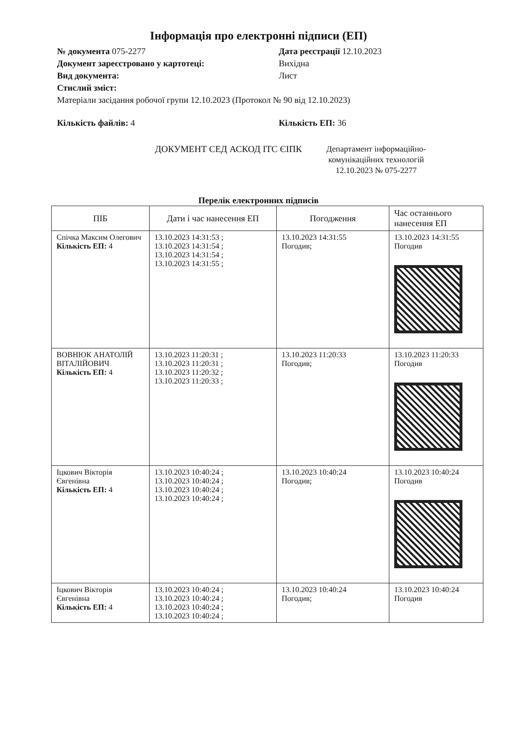Інформація про електронні підписи (ЕП)
№ документа 075-2277 Дата реєстрації 12.10.2023
Документ зареєстровано у картотеці: Вихідна
Вид документа: Лист
Стислий зміст:
Матеріали засідання робочої групи 12.10.2023 (Протокол № 90 від 12.10.2023)
Кількість файлів: 4 Кількість ЕП: 36
ДОКУМЕНТ СЕД АСКОД ІТС ЄІПК
Департамент інформаційно-
комунікаційних технологій
12.10.2023 № 075-2277
Перелік електронних підписів
| ПІБ | Дати і час нанесення ЕП | Погодження | Час останнього нанесення ЕП |
| --- | --- | --- | --- |
| Спічка Максим Олегович Кількість ЕП: 4 | 13.10.2023 14:31:53 ; 13.10.2023 14:31:54 ; 13.10.2023 14:31:54 ; 13.10.2023 14:31:55 ; | 13.10.2023 14:31:55 Погодив; | 13.10.2023 14:31:55 Погодив |
| ВОВНЮК АНАТОЛІЙ ВІТАЛІЙОВИЧ Кількість ЕП: 4 | 13.10.2023 11:20:31 ; 13.10.2023 11:20:31 ; 13.10.2023 11:20:32 ; 13.10.2023 11:20:33 ; | 13.10.2023 11:20:33 Погодив; | 13.10.2023 11:20:33 Погодив |
| Іцкович Вікторія Євгенівна Кількість ЕП: 4 | 13.10.2023 10:40:24 ; 13.10.2023 10:40:24 ; 13.10.2023 10:40:24 ; 13.10.2023 10:40:24 ; | 13.10.2023 10:40:24 Погодив; | 13.10.2023 10:40:24 Погодив |
| Іцкович Вікторія Євгенівна Кількість ЕП: 4 | 13.10.2023 10:40:24 ; 13.10.2023 10:40:24 ; 13.10.2023 10:40:24 ; 13.10.2023 10:40:24 ; | 13.10.2023 10:40:24 Погодив; | 13.10.2023 10:40:24 Погодив |